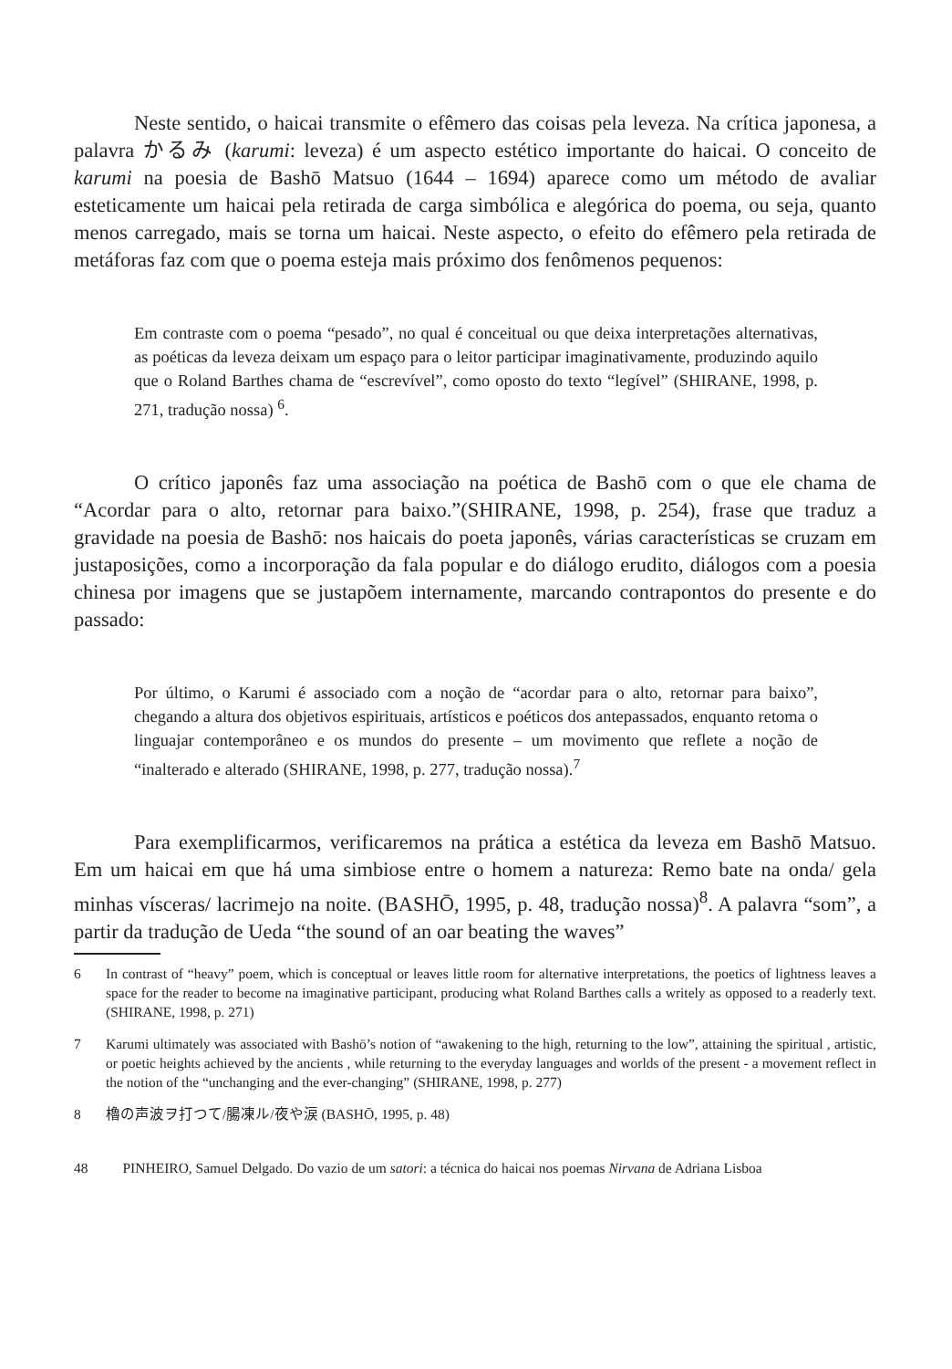Neste sentido, o haicai transmite o efêmero das coisas pela leveza. Na crítica japonesa, a palavra かるみ (karumi: leveza) é um aspecto estético importante do haicai. O conceito de karumi na poesia de Bashō Matsuo (1644 – 1694) aparece como um método de avaliar esteticamente um haicai pela retirada de carga simbólica e alegórica do poema, ou seja, quanto menos carregado, mais se torna um haicai. Neste aspecto, o efeito do efêmero pela retirada de metáforas faz com que o poema esteja mais próximo dos fenômenos pequenos:
Em contraste com o poema “pesado”, no qual é conceitual ou que deixa interpretações alternativas, as poéticas da leveza deixam um espaço para o leitor participar imaginativamente, produzindo aquilo que o Roland Barthes chama de “escrevível”, como oposto do texto “legível” (SHIRANE, 1998, p. 271, tradução nossa) <sup>6</sup>.
O crítico japonês faz uma associação na poética de Bashō com o que ele chama de “Acordar para o alto, retornar para baixo.”(SHIRANE, 1998, p. 254), frase que traduz a gravidade na poesia de Bashō: nos haicais do poeta japonês, várias características se cruzam em justaposições, como a incorporação da fala popular e do diálogo erudito, diálogos com a poesia chinesa por imagens que se justapõem internamente, marcando contrapontos do presente e do passado:
Por último, o Karumi é associado com a noção de “acordar para o alto, retornar para baixo”, chegando a altura dos objetivos espirituais, artísticos e poéticos dos antepassados, enquanto retoma o linguajar contemporâneo e os mundos do presente – um movimento que reflete a noção de “inalterado e alterado (SHIRANE, 1998, p. 277, tradução nossa).<sup>7</sup>
Para exemplificarmos, verificaremos na prática a estética da leveza em Bashō Matsuo. Em um haicai em que há uma simbiose entre o homem a natureza: Remo bate na onda/ gela minhas vísceras/ lacrimejo na noite. (BASHŌ, 1995, p. 48, tradução nossa)<sup>8</sup>. A palavra “som”, a partir da tradução de Ueda “the sound of an oar beating the waves”
6 In contrast of “heavy” poem, which is conceptual or leaves little room for alternative interpretations, the poetics of lightness leaves a space for the reader to become na imaginative participant, producing what Roland Barthes calls a writely as opposed to a readerly text. (SHIRANE, 1998, p. 271)
7 Karumi ultimately was associated with Bashō’s notion of “awakening to the high, returning to the low”, attaining the spiritual , artistic, or poetic heights achieved by the ancients , while returning to the everyday languages and worlds of the present - a movement reflect in the notion of the “unchanging and the ever-changing” (SHIRANE, 1998, p. 277)
8 櫓の声波ヲ打つて/腸凍ル/夜や涙 (BASHŌ, 1995, p. 48)
48 PINHEIRO, Samuel Delgado. Do vazio de um satori: a técnica do haicai nos poemas Nirvana de Adriana Lisboa